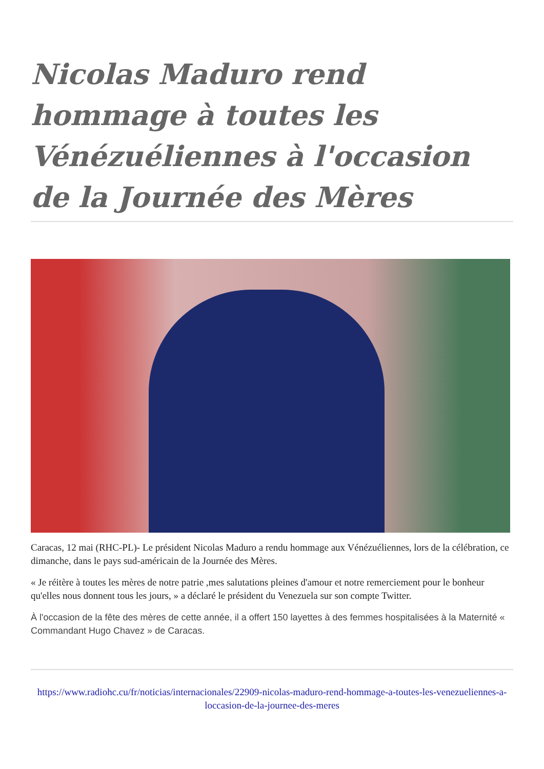Nicolas Maduro rend hommage à toutes les Vénézuéliennes à l'occasion de la Journée des Mères
Caracas, 12 mai (RHC-PL)- Le président Nicolas Maduro a rendu hommage aux Vénézuéliennes, lors de la célébration, ce dimanche, dans le pays sud-américain de la Journée des Mères.
« Je réitère à toutes les mères de notre patrie ,mes salutations pleines d'amour et notre remerciement pour le bonheur qu'elles nous donnent tous les jours, » a déclaré le président du Venezuela sur son compte Twitter.
À l'occasion de la fête des mères de cette année, il a offert 150 layettes à des femmes hospitalisées à la Maternité « Commandant Hugo Chavez » de Caracas.
https://www.radiohc.cu/fr/noticias/internacionales/22909-nicolas-maduro-rend-hommage-a-toutes-les-venezueliennes-a-loccasion-de-la-journee-des-meres